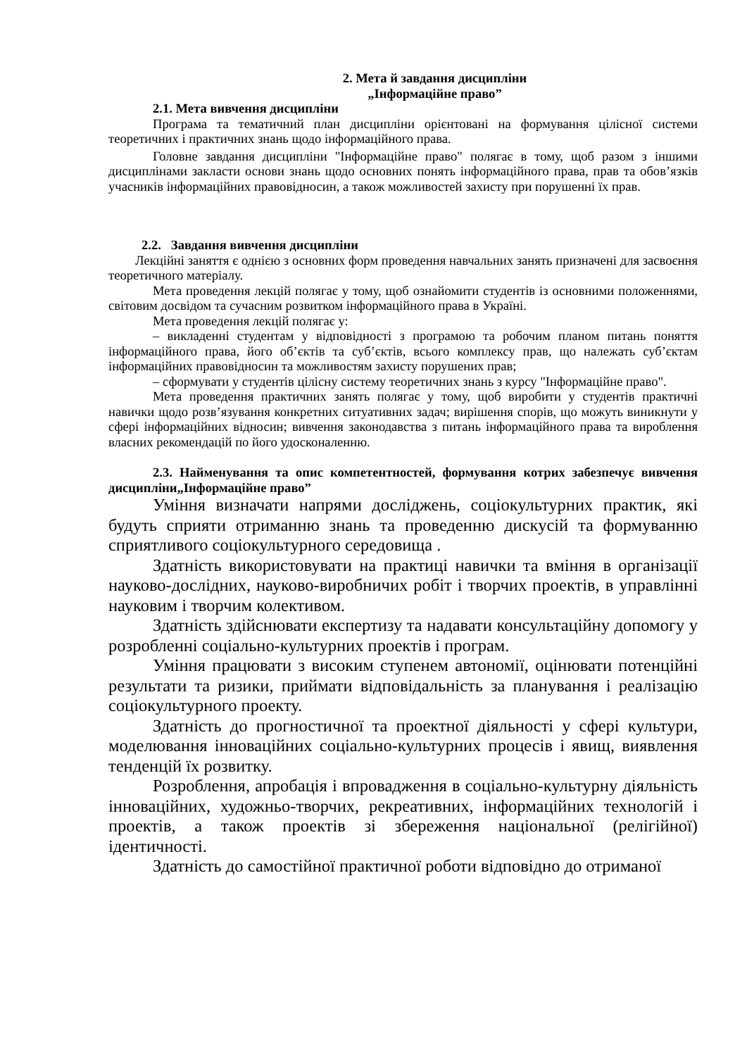2. Мета й завдання дисципліни
„Інформаційне право”
2.1. Мета вивчення дисципліни
Програма та тематичний план дисципліни орієнтовані на формування цілісної системи теоретичних і практичних знань щодо інформаційного права.
Головне завдання дисципліни "Інформаційне право" полягає в тому, щоб разом з іншими дисциплінами закласти основи знань щодо основних понять інформаційного права, прав та обов’язків учасників інформаційних правовідносин, а також можливостей захисту при порушенні їх прав.
2.2. Завдання вивчення дисципліни
Лекційні заняття є однією з основних форм проведення навчальних занять призначені для засвоєння теоретичного матеріалу.
Мета проведення лекцій полягає у тому, щоб ознайомити студентів із основними положеннями, світовим досвідом та сучасним розвитком інформаційного права в Україні.
Мета проведення лекцій полягає у:
– викладенні студентам у відповідності з програмою та робочим планом питань поняття інформаційного права, його об’єктів та суб’єктів, всього комплексу прав, що належать суб’єктам інформаційних правовідносин та можливостям захисту порушених прав;
– сформувати у студентів цілісну систему теоретичних знань з курсу "Інформаційне право".
Мета проведення практичних занять полягає у тому, щоб виробити у студентів практичні навички щодо розв’язування конкретних ситуативних задач; вирішення спорів, що можуть виникнути у сфері інформаційних відносин; вивчення законодавства з питань інформаційного права та вироблення власних рекомендацій по його удосконаленню.
2.3. Найменування та опис компетентностей, формування котрих забезпечує вивчення дисципліни„Інформаційне право”
Уміння визначати напрями досліджень, соціокультурних практик, які будуть сприяти отриманню знань та проведенню дискусій та формуванню сприятливого соціокультурного середовища .
Здатність використовувати на практиці навички та вміння в організації науково-дослідних, науково-виробничих робіт і творчих проектів, в управлінні науковим і творчим колективом.
Здатність здійснювати експертизу та надавати консультаційну допомогу у розробленні соціально-культурних проектів і програм.
Уміння працювати з високим ступенем автономії, оцінювати потенційні результати та ризики, приймати відповідальність за планування і реалізацію соціокультурного проекту.
Здатність до прогностичної та проектної діяльності у сфері культури, моделювання інноваційних соціально-культурних процесів і явищ, виявлення тенденцій їх розвитку.
Розроблення, апробація і впровадження в соціально-культурну діяльність інноваційних, художньо-творчих, рекреативних, інформаційних технологій і проектів, а також проектів зі збереження національної (релігійної) ідентичності.
Здатність до самостійної практичної роботи відповідно до отриманої